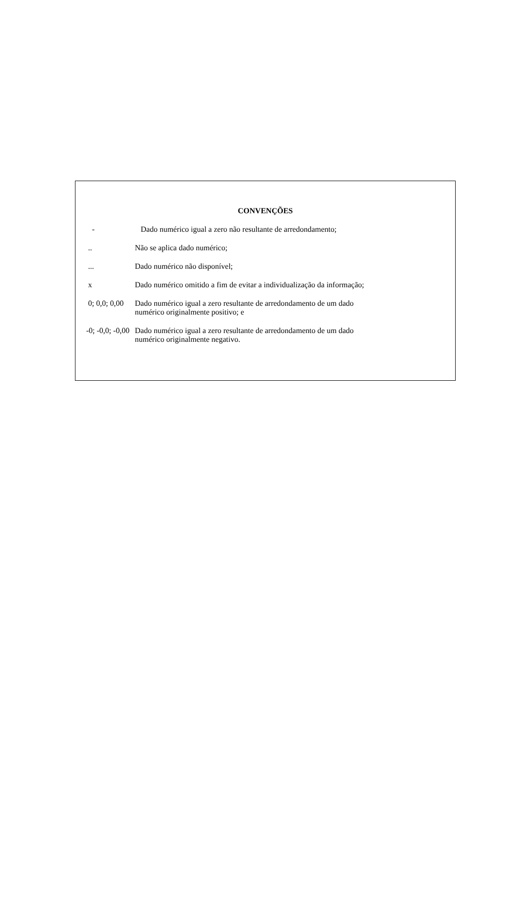CONVENÇÕES
- Dado numérico igual a zero não resultante de arredondamento;
.. Não se aplica dado numérico;
... Dado numérico não disponível;
x Dado numérico omitido a fim de evitar a individualização da informação;
0; 0,0; 0,00 Dado numérico igual a zero resultante de arredondamento de um dado
numérico originalmente positivo; e
-0; -0,0; -0,00
Dado numérico igual a zero resultante de arredondamento de um dado
numérico originalmente negativo.